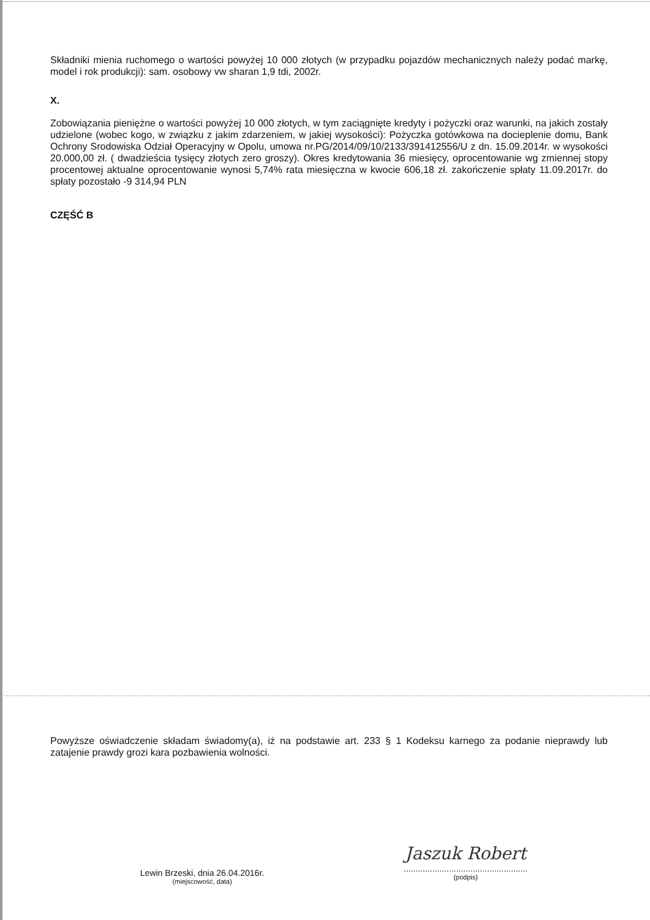Składniki mienia ruchomego o wartości powyżej 10 000 złotych (w przypadku pojazdów mechanicznych należy podać markę, model i rok produkcji): sam. osobowy vw sharan 1,9 tdi, 2002r.
X.
Zobowiązania pieniężne o wartości powyżej 10 000 złotych, w tym zaciągnięte kredyty i pożyczki oraz warunki, na jakich zostały udzielone (wobec kogo, w związku z jakim zdarzeniem, w jakiej wysokości): Pożyczka gotówkowa na docieplenie domu, Bank Ochrony Srodowiska Odział Operacyjny w Opolu, umowa nr.PG/2014/09/10/2133/391412556/U z dn. 15.09.2014r. w wysokości 20.000,00 zł. ( dwadzieścia tysięcy złotych zero groszy). Okres kredytowania 36 miesięcy, oprocentowanie wg zmiennej stopy procentowej aktualne oprocentowanie wynosi 5,74% rata miesięczna w kwocie 606,18 zł. zakończenie spłaty 11.09.2017r. do spłaty pozostało -9 314,94 PLN
CZĘŚĆ B
Powyższe oświadczenie składam świadomy(a), iż na podstawie art. 233 § 1 Kodeksu karnego za podanie nieprawdy lub zatajenie prawdy grozi kara pozbawienia wolności.
Lewin Brzeski, dnia 26.04.2016r.
(miejscowość, data)
Jaszuk Robert
....................................................
(podpis)